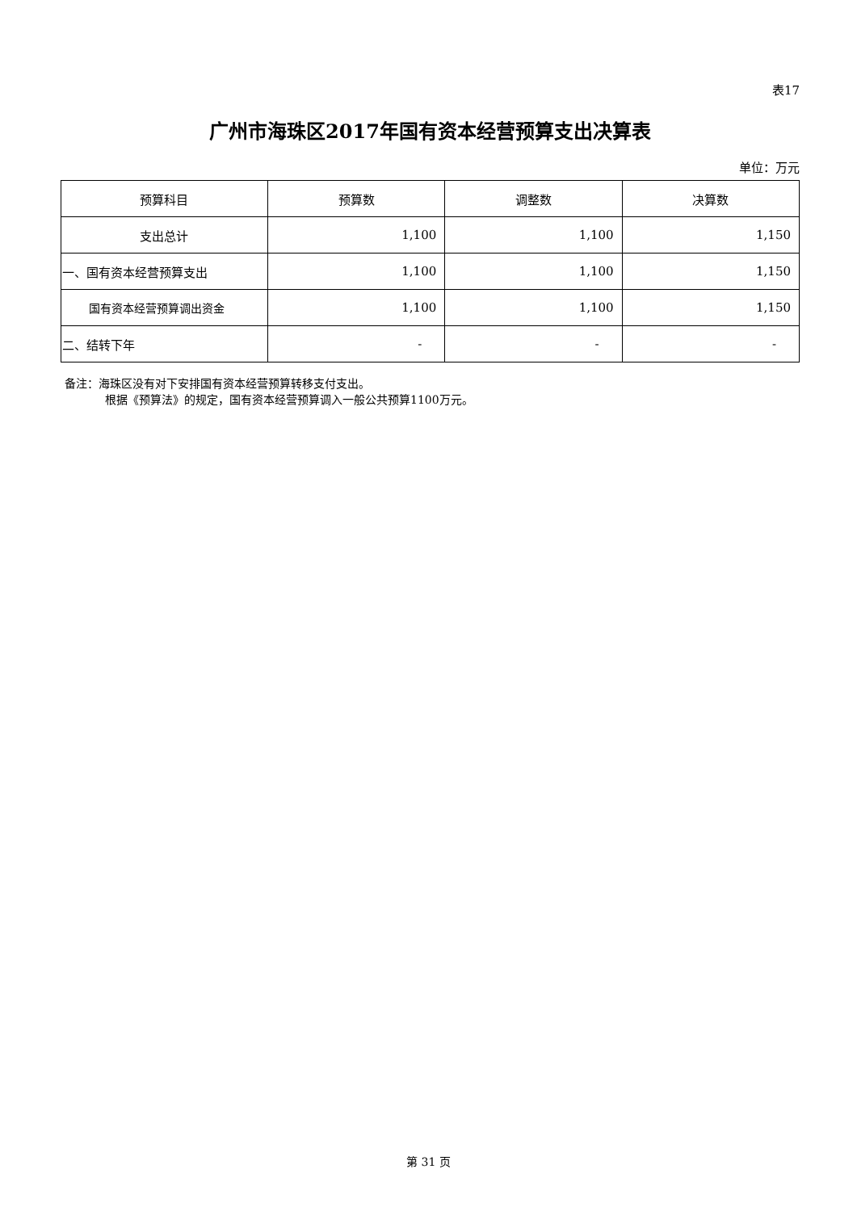表17
广州市海珠区2017年国有资本经营预算支出决算表
单位：万元
| 预算科目 | 预算数 | 调整数 | 决算数 |
| --- | --- | --- | --- |
| 支出总计 | 1,100 | 1,100 | 1,150 |
| 一、国有资本经营预算支出 | 1,100 | 1,100 | 1,150 |
| 国有资本经营预算调出资金 | 1,100 | 1,100 | 1,150 |
| 二、结转下年 | - | - | - |
备注：海珠区没有对下安排国有资本经营预算转移支付支出。
根据《预算法》的规定，国有资本经营预算调入一般公共预算1100万元。
第 31 页